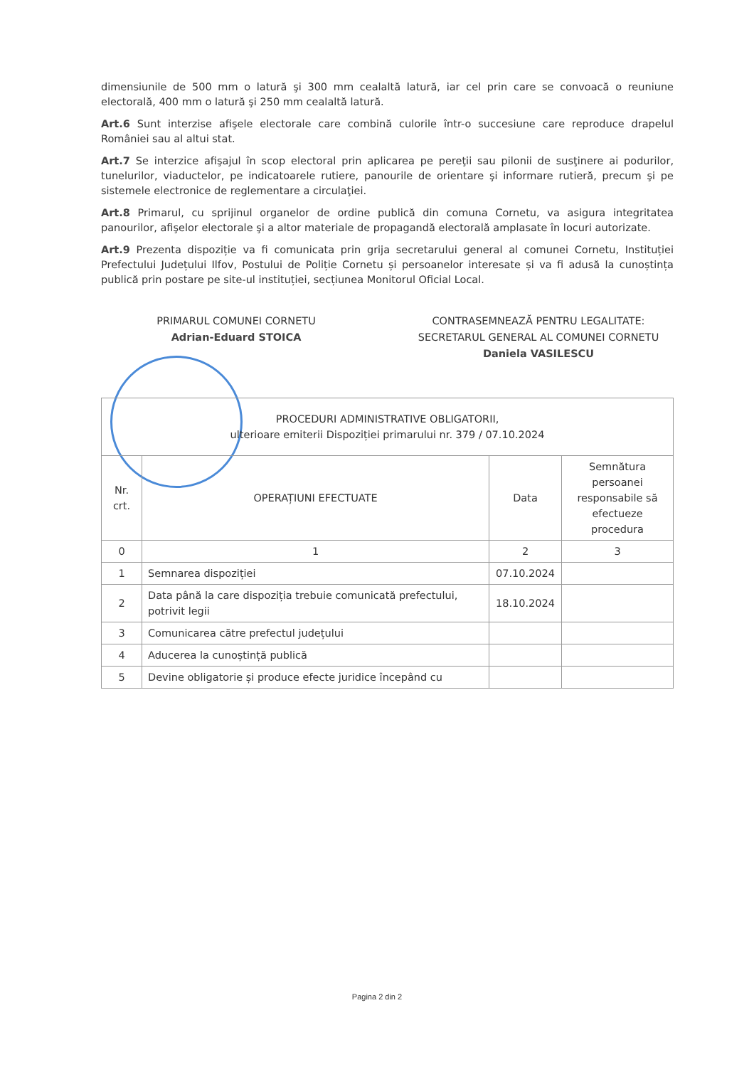dimensiunile de 500 mm o latură şi 300 mm cealaltă latură, iar cel prin care se convoacă o reuniune electorală, 400 mm o latură şi 250 mm cealaltă latură.
Art.6 Sunt interzise afişele electorale care combină culorile într-o succesiune care reproduce drapelul României sau al altui stat.
Art.7 Se interzice afişajul în scop electoral prin aplicarea pe pereţii sau pilonii de susţinere ai podurilor, tunelurilor, viaductelor, pe indicatoarele rutiere, panourile de orientare şi informare rutieră, precum şi pe sistemele electronice de reglementare a circulaţiei.
Art.8 Primarul, cu sprijinul organelor de ordine publică din comuna Cornetu, va asigura integritatea panourilor, afişelor electorale şi a altor materiale de propagandă electorală amplasate în locuri autorizate.
Art.9 Prezenta dispoziție va fi comunicata prin grija secretarului general al comunei Cornetu, Instituției Prefectului Județului Ilfov, Postului de Poliție Cornetu și persoanelor interesate și va fi adusă la cunoștința publică prin postare pe site-ul instituției, secțiunea Monitorul Oficial Local.
PRIMARUL COMUNEI CORNETU
Adrian-Eduard STOICA
CONTRASEMNEAZĂ PENTRU LEGALITATE:
SECRETARUL GENERAL AL COMUNEI CORNETU
Daniela VASILESCU
| PROCEDURI ADMINISTRATIVE OBLIGATORII, ulterioare emiterii Dispoziției primarului nr. 379 / 07.10.2024 | | | |
| --- | --- | --- | --- |
| Nr. crt. | OPERAȚIUNI EFECTUATE | Data | Semnătura persoanei responsabile să efectueze procedura |
| 0 | 1 | 2 | 3 |
| 1 | Semnarea dispoziției | 07.10.2024 | |
| 2 | Data până la care dispoziția trebuie comunicată prefectului, potrivit legii | 18.10.2024 | |
| 3 | Comunicarea către prefectul județului | | |
| 4 | Aducerea la cunoștință publică | | |
| 5 | Devine obligatorie și produce efecte juridice începând cu | | |
Pagina 2 din 2